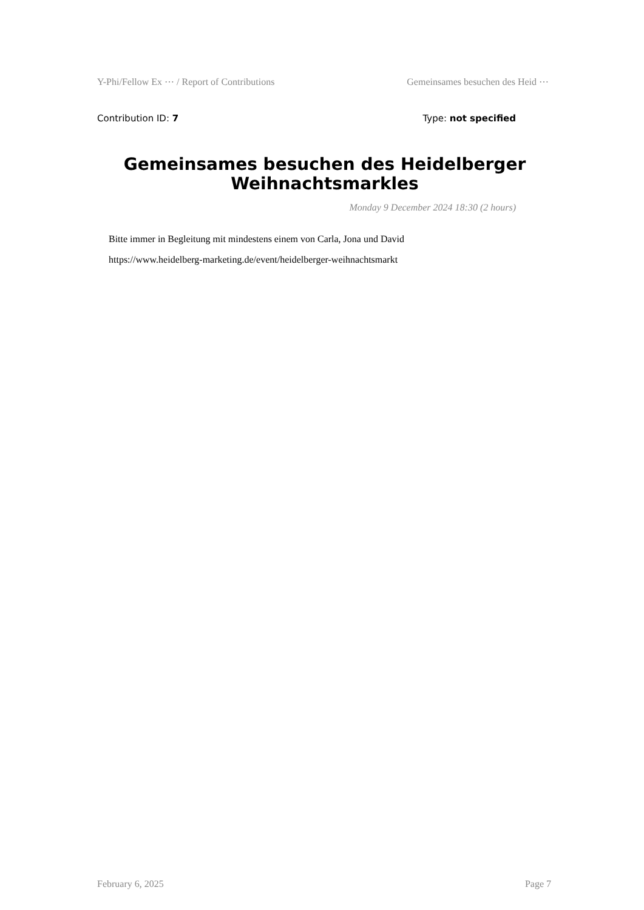Y-Phi/Fellow Ex ⋯ / Report of Contributions Gemeinsames besuchen des Heid ⋯
Contribution ID: 7 Type: not specified
Gemeinsames besuchen des Heidelberger Weihnachtsmarkles
Monday 9 December 2024 18:30 (2 hours)
Bitte immer in Begleitung mit mindestens einem von Carla, Jona und David
https://www.heidelberg-marketing.de/event/heidelberger-weihnachtsmarkt
February 6, 2025 Page 7